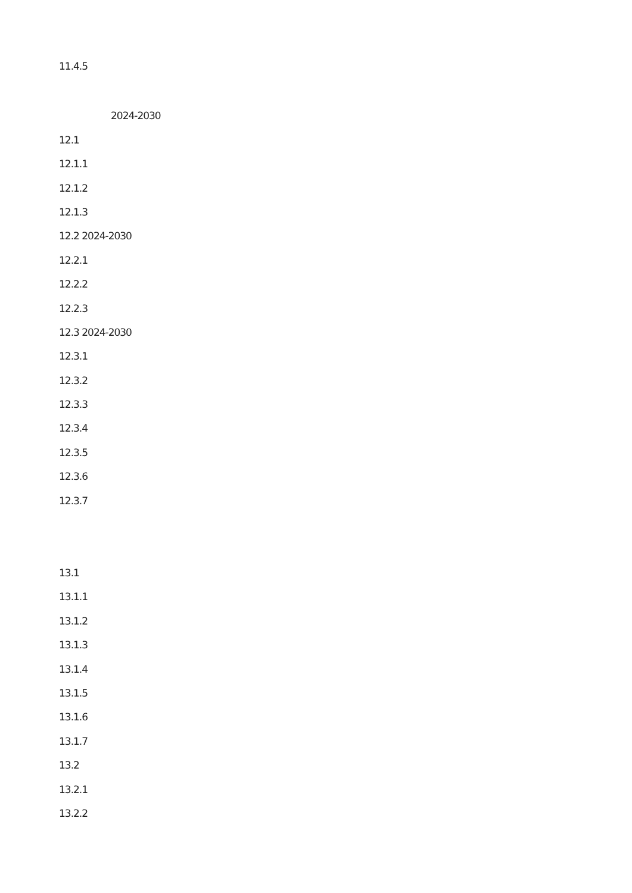11.4.5
2024-2030
12.1
12.1.1
12.1.2
12.1.3
12.2 2024-2030
12.2.1
12.2.2
12.2.3
12.3 2024-2030
12.3.1
12.3.2
12.3.3
12.3.4
12.3.5
12.3.6
12.3.7
13.1
13.1.1
13.1.2
13.1.3
13.1.4
13.1.5
13.1.6
13.1.7
13.2
13.2.1
13.2.2